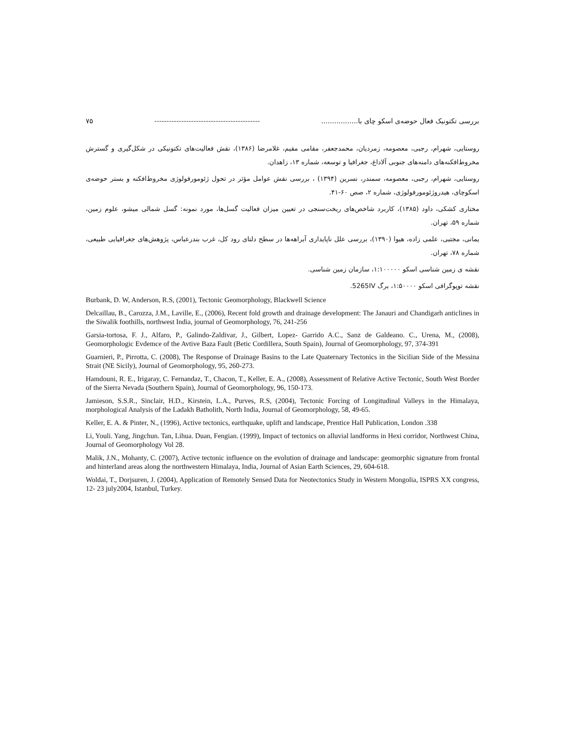بررسی تکتونیک فعال حوضه‌ی اسکو چای با................. ------------------------------------------- ۷۵
روستایی، شهرام، رجبی، معصومه، زمردیان، محمدجعفر، مقامی مقیم، غلامرضا (۱۳۸۶)، نقش فعالیت‌های تکتونیکی در شکل‌گیری و گسترش مخروط‌افکنه‌های دامنه‌های جنوبی آلاداغ، جغرافیا و توسعه، شماره ۱۳، زاهدان.
روستایی، شهرام، رجبی، معصومه، سمندر، نسرین (۱۳۹۴) ، بررسی نقش عوامل مؤثر در تحول ژئومورفولوژی مخروط‌افکنه و بستر حوضه‌ی اسکوچای، هیدروژئومورفولوژی، شماره ۲، صص ۶۰-۴۱.
مختاری کشکی، داود (۱۳۸۵)، کاربرد شاخص‌های ریخت‌سنجی در تعیین میزان فعالیت گسل‌ها، مورد نمونه: گسل شمالی میشو، علوم زمین، شماره ۵۹، تهران.
یمانی، مجتبی، علمی زاده، هیوا (۱۳۹۰)، بررسی علل ناپایداری آبراهه‌ها در سطح دلتای رود کل، غرب بندرعباس، پژوهش‌های جغرافیایی طبیعی، شماره ۷۸، تهران.
نقشه ی زمین شناسی اسکو ۱:۱۰۰۰۰۰، سازمان زمین شناسی.
نقشه توپوگرافی اسکو ۱:۵۰۰۰۰، برگ 5265IV.
Burbank, D. W, Anderson, R.S, (2001), Tectonic Geomorphology, Blackwell Science
Delcaillau, B., Carozza, J.M., Laville, E., (2006), Recent fold growth and drainage development: The Janauri and Chandigarh anticlines in the Siwalik foothills, northwest India, journal of Geomorphology, 76, 241-256
Garsia-tortosa, F. J., Alfaro, P., Galindo-Zaldivar, J., Gilbert, Lopez- Garrido A.C., Sanz de Galdeano. C., Urena, M., (2008), Geomorphologic Evdemce of the Avtive Baza Fault (Betic Cordillera, South Spain), Journal of Geomorphology, 97, 374-391
Guarnieri, P., Pirrotta, C. (2008), The Response of Drainage Basins to the Late Quaternary Tectonics in the Sicilian Side of the Messina Strait (NE Sicily), Journal of Geomorphology, 95, 260-273.
Hamdouni, R. E., Irigaray, C. Fernandaz, T., Chacon, T., Keller, E. A., (2008), Assessment of Relative Active Tectonic, South West Border of the Sierra Nevada (Southern Spain), Journal of Geomorphology, 96, 150-173.
Jamieson, S.S.R., Sinclair, H.D., Kirstein, L.A., Purves, R.S, (2004), Tectonic Forcing of Longitudinal Valleys in the Himalaya, morphological Analysis of the Ladakh Batholith, North India, Journal of Geomorphology, 58, 49-65.
Keller, E. A. & Pinter, N., (1996), Active tectonics, earthquake, uplift and landscape, Prentice Hall Publication, London .338
Li, Youli. Yang, Jingchun. Tan, Lihua. Duan, Fengian. (1999), Impact of tectonics on alluvial landforms in Hexi corridor, Northwest China, Journal of Geomorphology Vol 28.
Malik, J.N., Mohanty, C. (2007), Active tectonic influence on the evolution of drainage and landscape: geomorphic signature from frontal and hinterland areas along the northwestern Himalaya, India, Journal of Asian Earth Sciences, 29, 604-618.
Woldai, T., Dorjsuren, J. (2004), Application of Remotely Sensed Data for Neotectonics Study in Western Mongolia, ISPRS XX congress, 12- 23 july2004, Istanbul, Turkey.